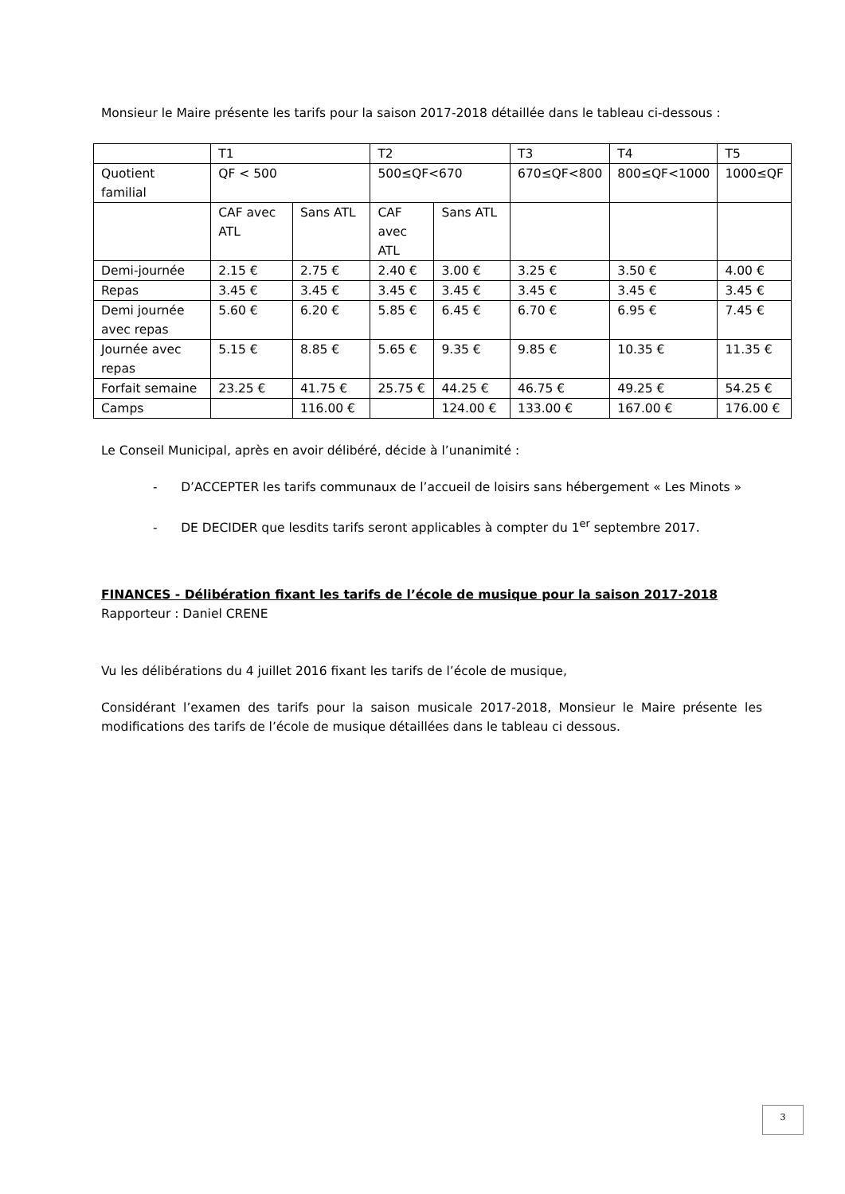Monsieur le Maire présente les tarifs pour la saison 2017-2018 détaillée dans le tableau ci-dessous :
| | T1 | | T2 | | T3 | T4 | T5 |
| Quotient familial | QF < 500 | | 500≤QF<670 | | 670≤QF<800 | 800≤QF<1000 | 1000≤QF |
| | CAF avec ATL | Sans ATL | CAF avec ATL | Sans ATL | | | |
| Demi-journée | 2.15 € | 2.75 € | 2.40 € | 3.00 € | 3.25 € | 3.50 € | 4.00 € |
| Repas | 3.45 € | 3.45 € | 3.45 € | 3.45 € | 3.45 € | 3.45 € | 3.45 € |
| Demi journée avec repas | 5.60 € | 6.20 € | 5.85 € | 6.45 € | 6.70 € | 6.95 € | 7.45 € |
| Journée avec repas | 5.15 € | 8.85 € | 5.65 € | 9.35 € | 9.85 € | 10.35 € | 11.35 € |
| Forfait semaine | 23.25 € | 41.75 € | 25.75 € | 44.25 € | 46.75 € | 49.25 € | 54.25 € |
| Camps | | 116.00 € | | 124.00 € | 133.00 € | 167.00 € | 176.00 € |
Le Conseil Municipal, après en avoir délibéré, décide à l’unanimité :
- D’ACCEPTER les tarifs communaux de l’accueil de loisirs sans hébergement « Les Minots »
- DE DECIDER que lesdits tarifs seront applicables à compter du 1<sup>er</sup> septembre 2017.
FINANCES - Délibération fixant les tarifs de l’école de musique pour la saison 2017-2018
Rapporteur : Daniel CRENE
Vu les délibérations du 4 juillet 2016 fixant les tarifs de l’école de musique,
Considérant l’examen des tarifs pour la saison musicale 2017-2018, Monsieur le Maire présente les modifications des tarifs de l’école de musique détaillées dans le tableau ci dessous.
3